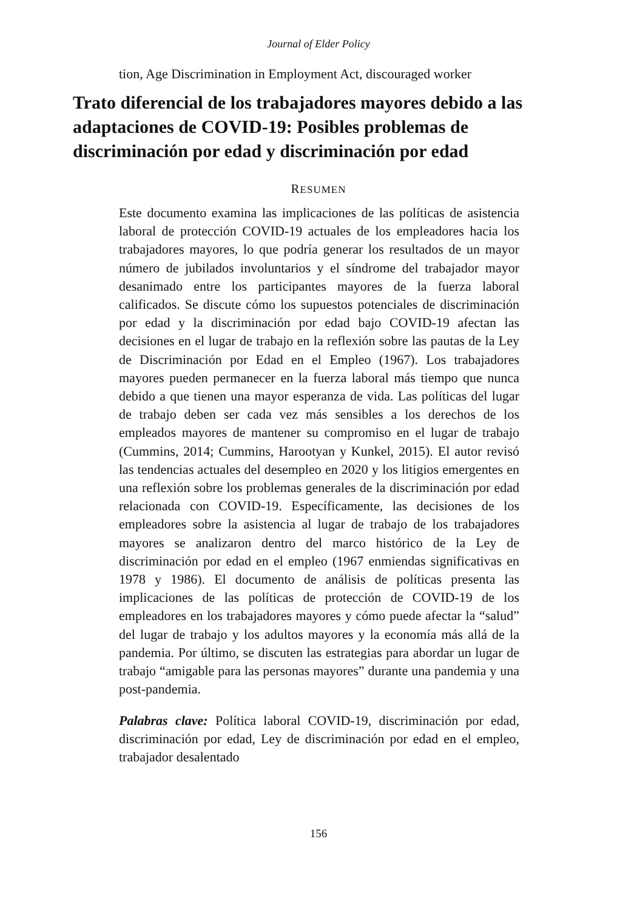Journal of Elder Policy
tion, Age Discrimination in Employment Act, discouraged worker
Trato diferencial de los trabajadores mayores debido a las adaptaciones de COVID-19: Posibles problemas de discriminación por edad y discriminación por edad
RESUMEN
Este documento examina las implicaciones de las políticas de asistencia laboral de protección COVID-19 actuales de los empleadores hacia los trabajadores mayores, lo que podría generar los resultados de un mayor número de jubilados involuntarios y el síndrome del trabajador mayor desanimado entre los participantes mayores de la fuerza laboral calificados. Se discute cómo los supuestos potenciales de discriminación por edad y la discriminación por edad bajo COVID-19 afectan las decisiones en el lugar de trabajo en la reflexión sobre las pautas de la Ley de Discriminación por Edad en el Empleo (1967). Los trabajadores mayores pueden permanecer en la fuerza laboral más tiempo que nunca debido a que tienen una mayor esperanza de vida. Las políticas del lugar de trabajo deben ser cada vez más sensibles a los derechos de los empleados mayores de mantener su compromiso en el lugar de trabajo (Cummins, 2014; Cummins, Harootyan y Kunkel, 2015). El autor revisó las tendencias actuales del desempleo en 2020 y los litigios emergentes en una reflexión sobre los problemas generales de la discriminación por edad relacionada con COVID-19. Específicamente, las decisiones de los empleadores sobre la asistencia al lugar de trabajo de los trabajadores mayores se analizaron dentro del marco histórico de la Ley de discriminación por edad en el empleo (1967 enmiendas significativas en 1978 y 1986). El documento de análisis de políticas presenta las implicaciones de las políticas de protección de COVID-19 de los empleadores en los trabajadores mayores y cómo puede afectar la “salud” del lugar de trabajo y los adultos mayores y la economía más allá de la pandemia. Por último, se discuten las estrategias para abordar un lugar de trabajo “amigable para las personas mayores” durante una pandemia y una post-pandemia.
Palabras clave: Política laboral COVID-19, discriminación por edad, discriminación por edad, Ley de discriminación por edad en el empleo, trabajador desalentado
156